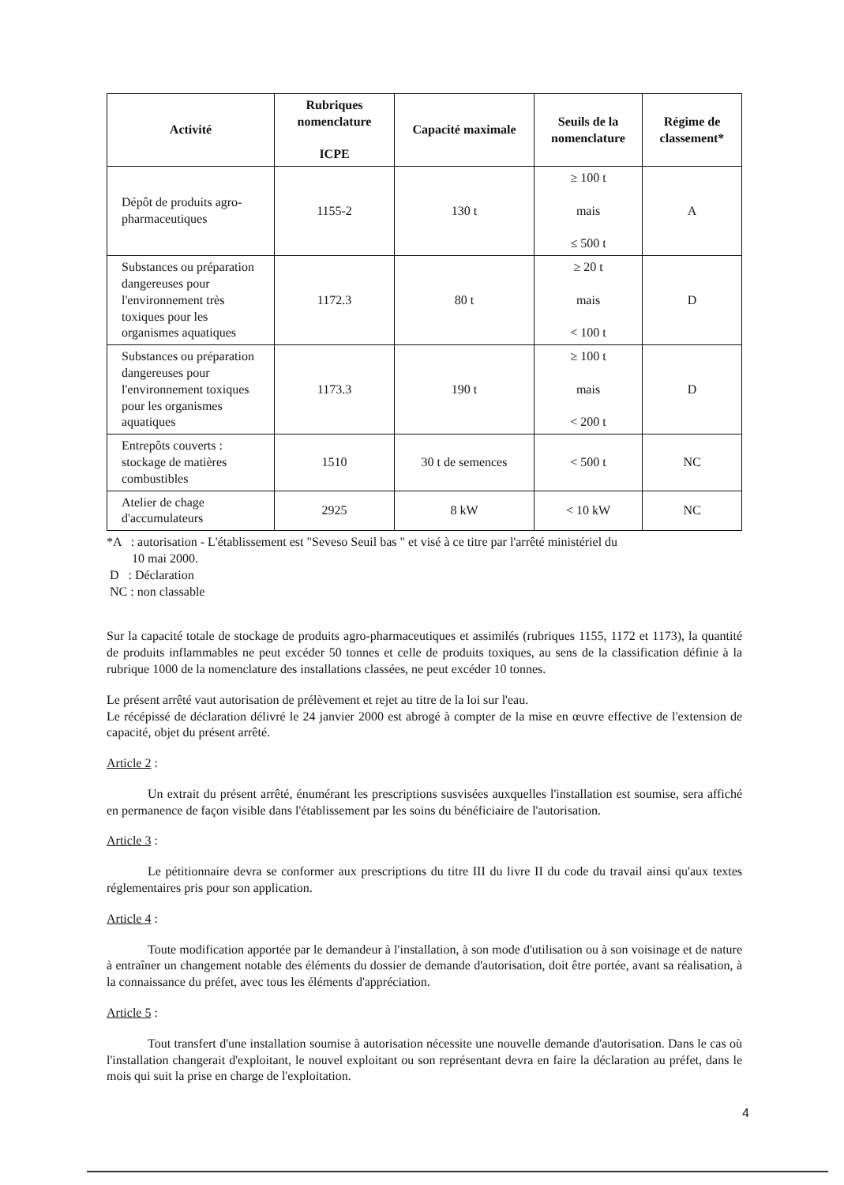| Activité | Rubriques nomenclature ICPE | Capacité maximale | Seuils de la nomenclature | Régime de classement* |
| --- | --- | --- | --- | --- |
| Dépôt de produits agro-pharmaceutiques | 1155-2 | 130 t | ≥ 100 t mais ≤ 500 t | A |
| Substances ou préparation dangereuses pour l'environnement très toxiques pour les organismes aquatiques | 1172.3 | 80 t | ≥ 20 t mais < 100 t | D |
| Substances ou préparation dangereuses pour l'environnement toxiques pour les organismes aquatiques | 1173.3 | 190 t | ≥ 100 t mais < 200 t | D |
| Entrepôts couverts : stockage de matières combustibles | 1510 | 30 t de semences | < 500 t | NC |
| Atelier de chage d'accumulateurs | 2925 | 8 kW | < 10 kW | NC |
*A : autorisation - L'établissement est "Seveso Seuil bas " et visé à ce titre par l'arrêté ministériel du
10 mai 2000.
D : Déclaration
NC : non classable
Sur la capacité totale de stockage de produits agro-pharmaceutiques et assimilés (rubriques 1155, 1172 et 1173), la quantité de produits inflammables ne peut excéder 50 tonnes et celle de produits toxiques, au sens de la classification définie à la rubrique 1000 de la nomenclature des installations classées, ne peut excéder 10 tonnes.
Le présent arrêté vaut autorisation de prélèvement et rejet au titre de la loi sur l'eau.
Le récépissé de déclaration délivré le 24 janvier 2000 est abrogé à compter de la mise en œuvre effective de l'extension de capacité, objet du présent arrêté.
Article 2 :
Un extrait du présent arrêté, énumérant les prescriptions susvisées auxquelles l'installation est soumise, sera affiché en permanence de façon visible dans l'établissement par les soins du bénéficiaire de l'autorisation.
Article 3 :
Le pétitionnaire devra se conformer aux prescriptions du titre III du livre II du code du travail ainsi qu'aux textes réglementaires pris pour son application.
Article 4 :
Toute modification apportée par le demandeur à l'installation, à son mode d'utilisation ou à son voisinage et de nature à entraîner un changement notable des éléments du dossier de demande d'autorisation, doit être portée, avant sa réalisation, à la connaissance du préfet, avec tous les éléments d'appréciation.
Article 5 :
Tout transfert d'une installation soumise à autorisation nécessite une nouvelle demande d'autorisation. Dans le cas où l'installation changerait d'exploitant, le nouvel exploitant ou son représentant devra en faire la déclaration au préfet, dans le mois qui suit la prise en charge de l'exploitation.
4